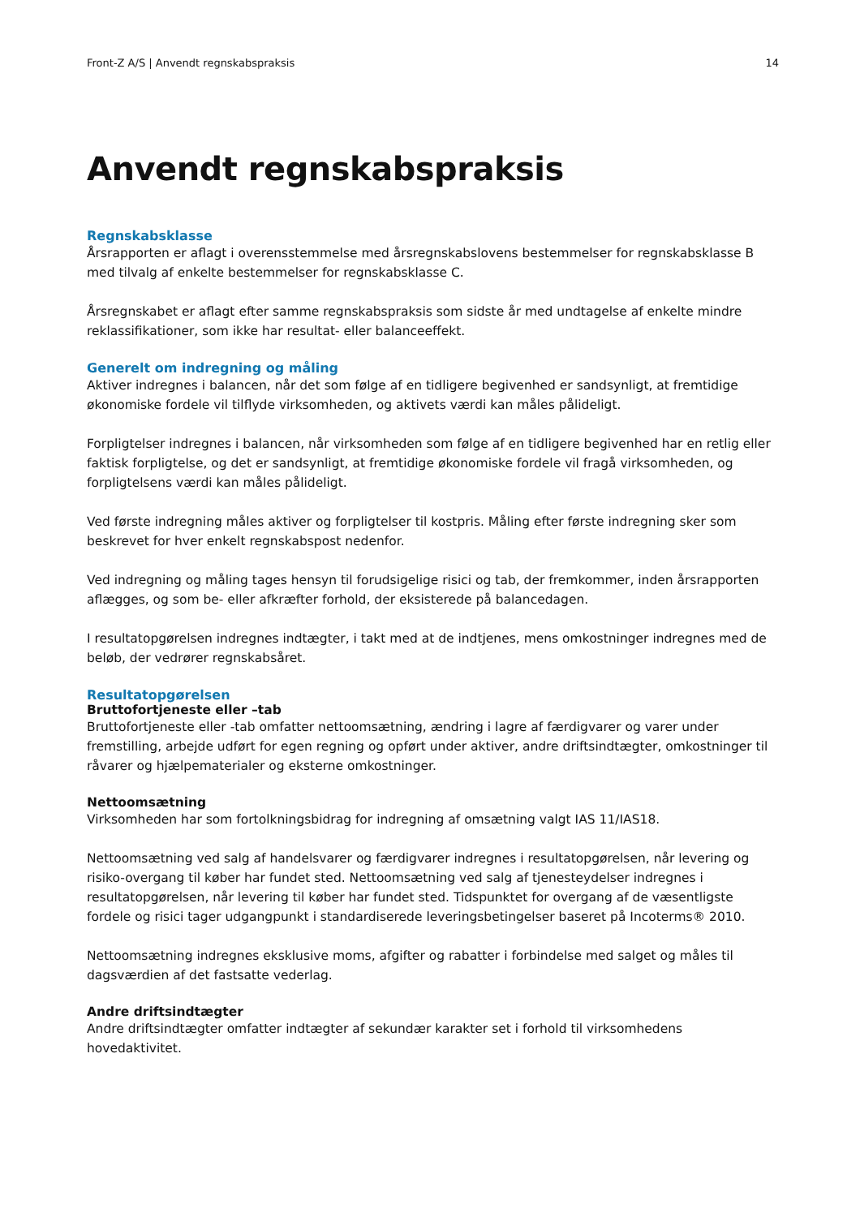Front-Z A/S | Anvendt regnskabspraksis 14
Anvendt regnskabspraksis
Regnskabsklasse
Årsrapporten er aflagt i overensstemmelse med årsregnskabslovens bestemmelser for regnskabsklasse B med tilvalg af enkelte bestemmelser for regnskabsklasse C.
Årsregnskabet er aflagt efter samme regnskabspraksis som sidste år med undtagelse af enkelte mindre reklassifikationer, som ikke har resultat- eller balanceeffekt.
Generelt om indregning og måling
Aktiver indregnes i balancen, når det som følge af en tidligere begivenhed er sandsynligt, at fremtidige økonomiske fordele vil tilflyde virksomheden, og aktivets værdi kan måles pålideligt.
Forpligtelser indregnes i balancen, når virksomheden som følge af en tidligere begivenhed har en retlig eller faktisk forpligtelse, og det er sandsynligt, at fremtidige økonomiske fordele vil fragå virksomheden, og forpligtelsens værdi kan måles pålideligt.
Ved første indregning måles aktiver og forpligtelser til kostpris. Måling efter første indregning sker som beskrevet for hver enkelt regnskabspost nedenfor.
Ved indregning og måling tages hensyn til forudsigelige risici og tab, der fremkommer, inden årsrapporten aflægges, og som be- eller afkræfter forhold, der eksisterede på balancedagen.
I resultatopgørelsen indregnes indtægter, i takt med at de indtjenes, mens omkostninger indregnes med de beløb, der vedrører regnskabsåret.
Resultatopgørelsen
Bruttofortjeneste eller –tab
Bruttofortjeneste eller -tab omfatter nettoomsætning, ændring i lagre af færdigvarer og varer under fremstilling, arbejde udført for egen regning og opført under aktiver, andre driftsindtægter, omkostninger til råvarer og hjælpematerialer og eksterne omkostninger.
Nettoomsætning
Virksomheden har som fortolkningsbidrag for indregning af omsætning valgt IAS 11/IAS18.
Nettoomsætning ved salg af handelsvarer og færdigvarer indregnes i resultatopgørelsen, når levering og risiko-overgang til køber har fundet sted. Nettoomsætning ved salg af tjenesteydelser indregnes i resultatopgørelsen, når levering til køber har fundet sted. Tidspunktet for overgang af de væsentligste fordele og risici tager udgangpunkt i standardiserede leveringsbetingelser baseret på Incoterms® 2010.
Nettoomsætning indregnes eksklusive moms, afgifter og rabatter i forbindelse med salget og måles til dagsværdien af det fastsatte vederlag.
Andre driftsindtægter
Andre driftsindtægter omfatter indtægter af sekundær karakter set i forhold til virksomhedens hovedaktivitet.